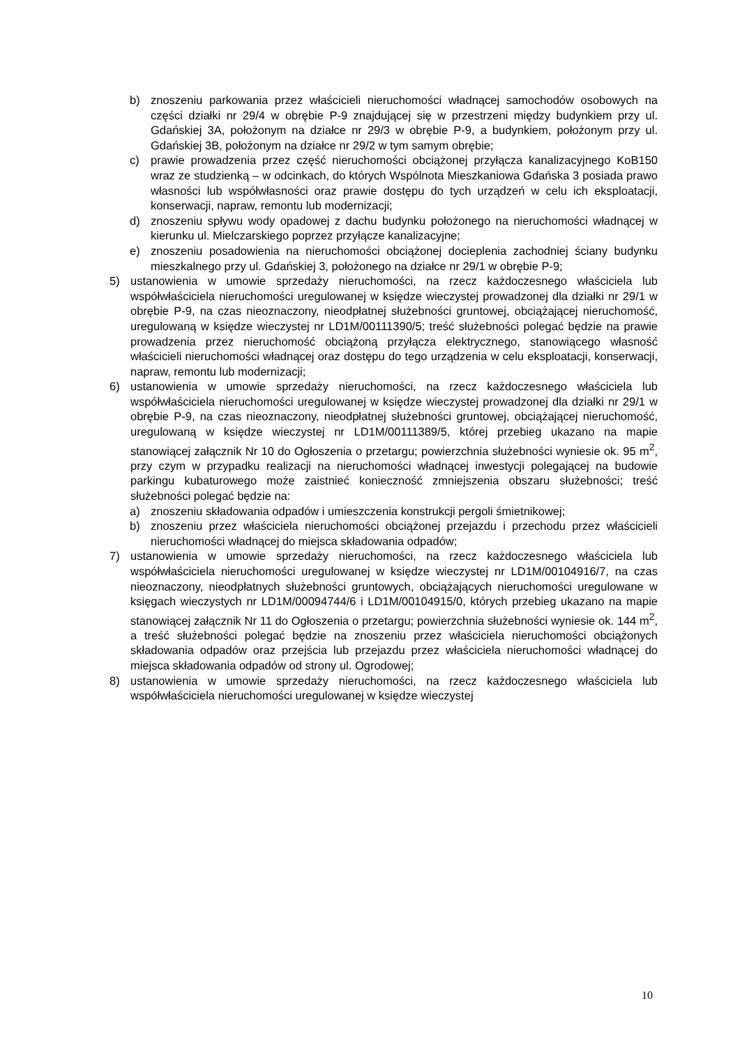b) znoszeniu parkowania przez właścicieli nieruchomości władnącej samochodów osobowych na części działki nr 29/4 w obrębie P-9 znajdującej się w przestrzeni między budynkiem przy ul. Gdańskiej 3A, położonym na działce nr 29/3 w obrębie P-9, a budynkiem, położonym przy ul. Gdańskiej 3B, położonym na działce nr 29/2 w tym samym obrębie;
c) prawie prowadzenia przez część nieruchomości obciążonej przyłącza kanalizacyjnego KoB150 wraz ze studzienką – w odcinkach, do których Wspólnota Mieszkaniowa Gdańska 3 posiada prawo własności lub współwłasności oraz prawie dostępu do tych urządzeń w celu ich eksploatacji, konserwacji, napraw, remontu lub modernizacji;
d) znoszeniu spływu wody opadowej z dachu budynku położonego na nieruchomości władnącej w kierunku ul. Mielczarskiego poprzez przyłącze kanalizacyjne;
e) znoszeniu posadowienia na nieruchomości obciążonej docieplenia zachodniej ściany budynku mieszkalnego przy ul. Gdańskiej 3, położonego na działce nr 29/1 w obrębie P-9;
5) ustanowienia w umowie sprzedaży nieruchomości, na rzecz każdoczesnego właściciela lub współwłaściciela nieruchomości uregulowanej w księdze wieczystej prowadzonej dla działki nr 29/1 w obrębie P-9, na czas nieoznaczony, nieodpłatnej służebności gruntowej, obciążającej nieruchomość, uregulowaną w księdze wieczystej nr LD1M/00111390/5; treść służebności polegać będzie na prawie prowadzenia przez nieruchomość obciążoną przyłącza elektrycznego, stanowiącego własność właścicieli nieruchomości władnącej oraz dostępu do tego urządzenia w celu eksploatacji, konserwacji, napraw, remontu lub modernizacji;
6) ustanowienia w umowie sprzedaży nieruchomości, na rzecz każdoczesnego właściciela lub współwłaściciela nieruchomości uregulowanej w księdze wieczystej prowadzonej dla działki nr 29/1 w obrębie P-9, na czas nieoznaczony, nieodpłatnej służebności gruntowej, obciążającej nieruchomość, uregulowaną w księdze wieczystej nr LD1M/00111389/5, której przebieg ukazano na mapie stanowiącej załącznik Nr 10 do Ogłoszenia o przetargu; powierzchnia służebności wyniesie ok. 95 m<sup>2</sup>, przy czym w przypadku realizacji na nieruchomości władnącej inwestycji polegającej na budowie parkingu kubaturowego może zaistnieć konieczność zmniejszenia obszaru służebności; treść służebności polegać będzie na:
a) znoszeniu składowania odpadów i umieszczenia konstrukcji pergoli śmietnikowej;
b) znoszeniu przez właściciela nieruchomości obciążonej przejazdu i przechodu przez właścicieli nieruchomości władnącej do miejsca składowania odpadów;
7) ustanowienia w umowie sprzedaży nieruchomości, na rzecz każdoczesnego właściciela lub współwłaściciela nieruchomości uregulowanej w księdze wieczystej nr LD1M/00104916/7, na czas nieoznaczony, nieodpłatnych służebności gruntowych, obciążających nieruchomości uregulowane w księgach wieczystych nr LD1M/00094744/6 i LD1M/00104915/0, których przebieg ukazano na mapie stanowiącej załącznik Nr 11 do Ogłoszenia o przetargu; powierzchnia służebności wyniesie ok. 144 m<sup>2</sup>, a treść służebności polegać będzie na znoszeniu przez właściciela nieruchomości obciążonych składowania odpadów oraz przejścia lub przejazdu przez właściciela nieruchomości władnącej do miejsca składowania odpadów od strony ul. Ogrodowej;
8) ustanowienia w umowie sprzedaży nieruchomości, na rzecz każdoczesnego właściciela lub współwłaściciela nieruchomości uregulowanej w księdze wieczystej
10